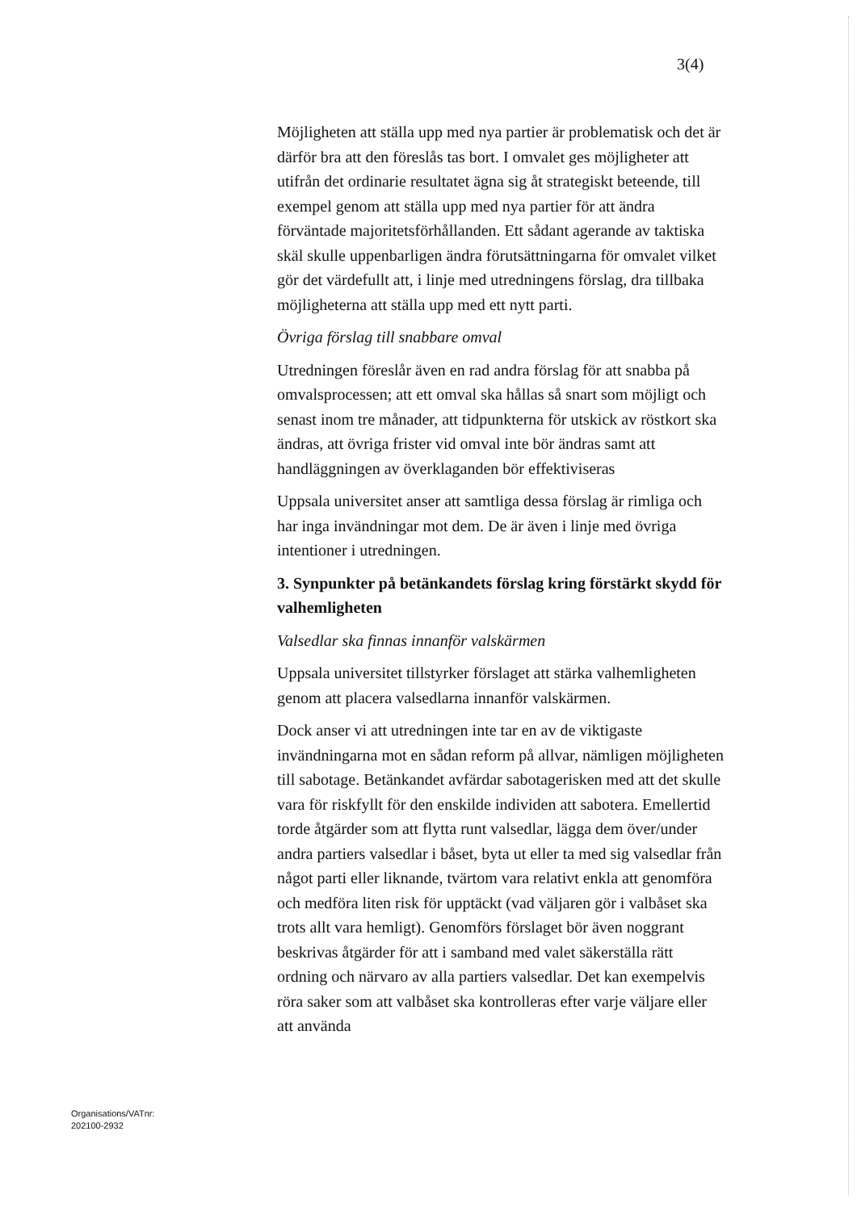3(4)
Möjligheten att ställa upp med nya partier är problematisk och det är därför bra att den föreslås tas bort. I omvalet ges möjligheter att utifrån det ordinarie resultatet ägna sig åt strategiskt beteende, till exempel genom att ställa upp med nya partier för att ändra förväntade majoritetsförhållanden. Ett sådant agerande av taktiska skäl skulle uppenbarligen ändra förutsättningarna för omvalet vilket gör det värdefullt att, i linje med utredningens förslag, dra tillbaka möjligheterna att ställa upp med ett nytt parti.
Övriga förslag till snabbare omval
Utredningen föreslår även en rad andra förslag för att snabba på omvalsprocessen; att ett omval ska hållas så snart som möjligt och senast inom tre månader, att tidpunkterna för utskick av röstkort ska ändras, att övriga frister vid omval inte bör ändras samt att handläggningen av överklaganden bör effektiviseras
Uppsala universitet anser att samtliga dessa förslag är rimliga och har inga invändningar mot dem. De är även i linje med övriga intentioner i utredningen.
3. Synpunkter på betänkandets förslag kring förstärkt skydd för valhemligheten
Valsedlar ska finnas innanför valskärmen
Uppsala universitet tillstyrker förslaget att stärka valhemligheten genom att placera valsedlarna innanför valskärmen.
Dock anser vi att utredningen inte tar en av de viktigaste invändningarna mot en sådan reform på allvar, nämligen möjligheten till sabotage. Betänkandet avfärdar sabotagerisken med att det skulle vara för riskfyllt för den enskilde individen att sabotera. Emellertid torde åtgärder som att flytta runt valsedlar, lägga dem över/under andra partiers valsedlar i båset, byta ut eller ta med sig valsedlar från något parti eller liknande, tvärtom vara relativt enkla att genomföra och medföra liten risk för upptäckt (vad väljaren gör i valbåset ska trots allt vara hemligt). Genomförs förslaget bör även noggrant beskrivas åtgärder för att i samband med valet säkerställa rätt ordning och närvaro av alla partiers valsedlar. Det kan exempelvis röra saker som att valbåset ska kontrolleras efter varje väljare eller att använda
Organisations/VATnr:
202100-2932